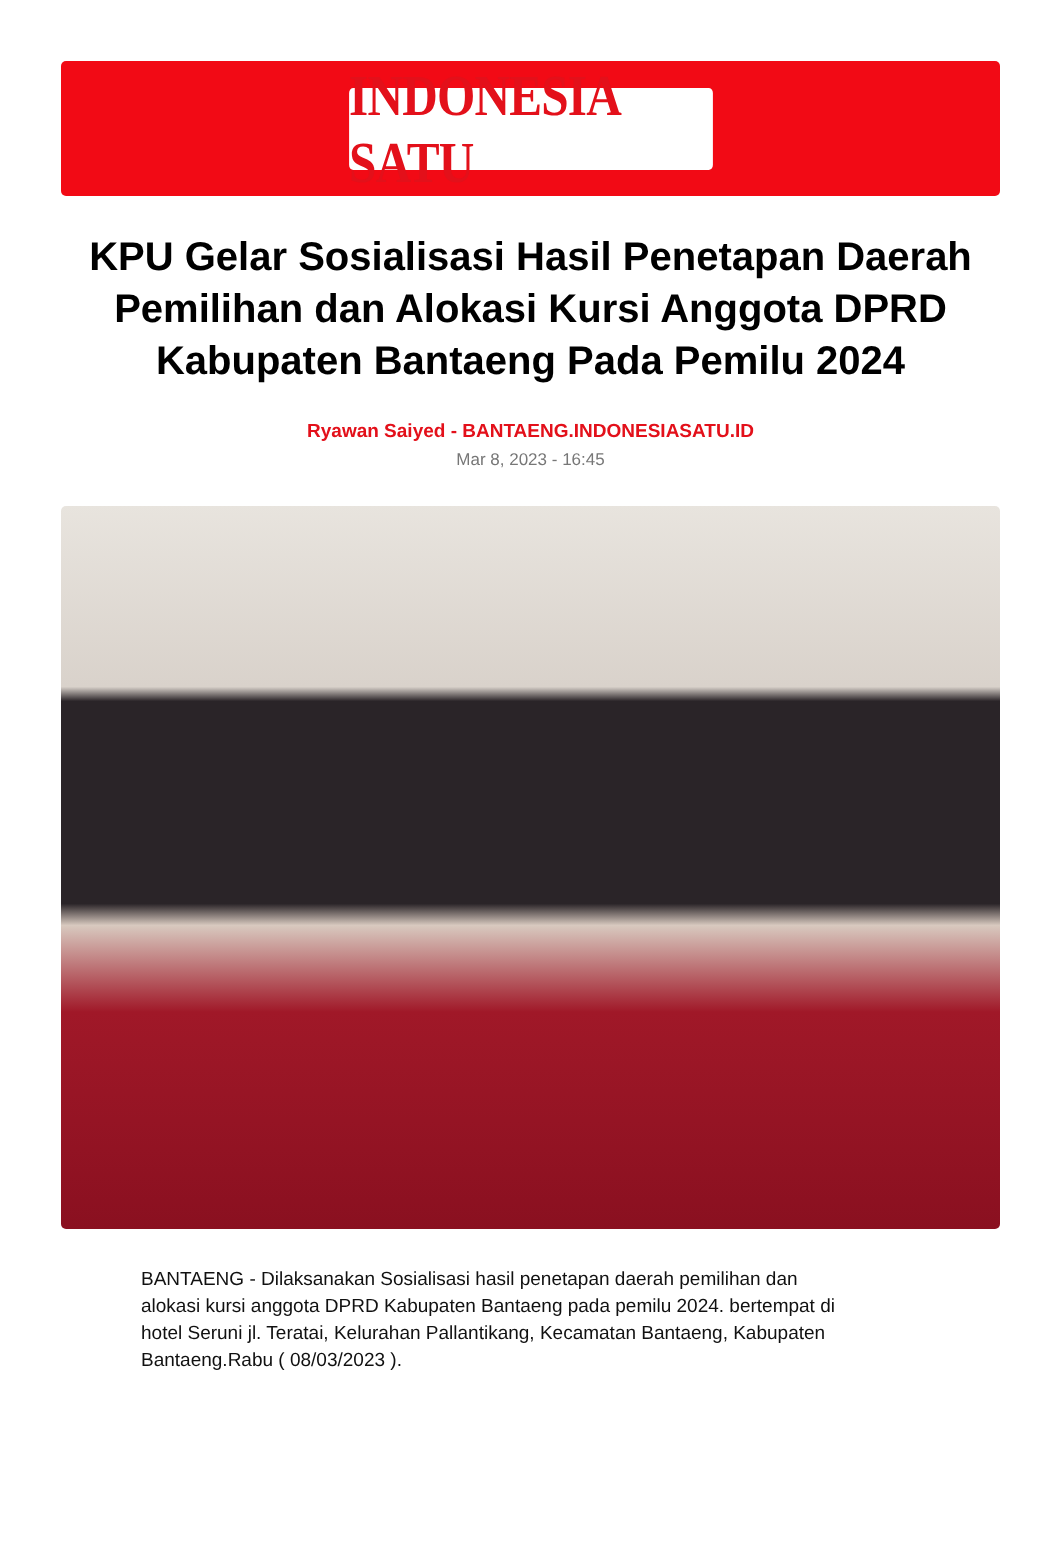INDONESIA SATU
KPU Gelar Sosialisasi Hasil Penetapan Daerah Pemilihan dan Alokasi Kursi Anggota DPRD Kabupaten Bantaeng Pada Pemilu 2024
Ryawan Saiyed - BANTAENG.INDONESIASATU.ID
Mar 8, 2023 - 16:45
BANTAENG - Dilaksanakan Sosialisasi hasil penetapan daerah pemilihan dan alokasi kursi anggota DPRD Kabupaten Bantaeng pada pemilu 2024. bertempat di hotel Seruni jl. Teratai, Kelurahan Pallantikang, Kecamatan Bantaeng, Kabupaten Bantaeng.Rabu ( 08/03/2023 ).